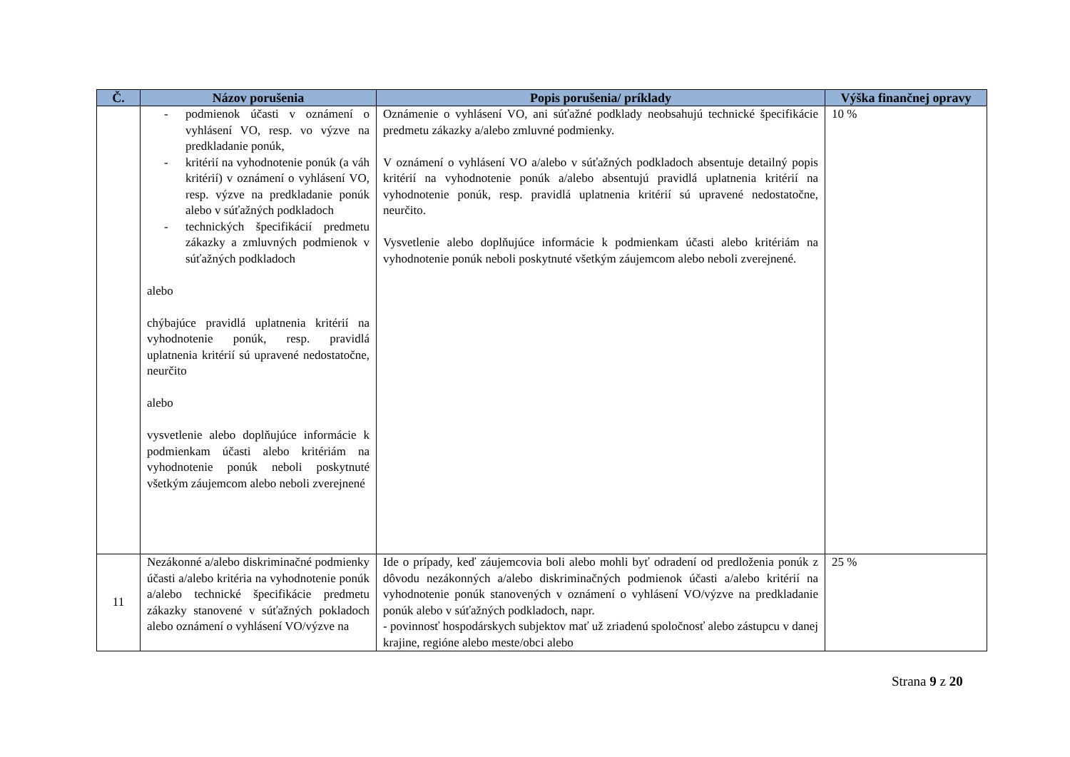| Č. | Názov porušenia | Popis porušenia/ príklady | Výška finančnej opravy |
| --- | --- | --- | --- |
| | - podmienok účasti v oznámení o vyhlásení VO, resp. vo výzve na predkladanie ponúk, - kritérií na vyhodnotenie ponúk (a váh kritérií) v oznámení o vyhlásení VO, resp. výzve na predkladanie ponúk alebo v súťažných podkladoch - technických špecifikácií predmetu zákazky a zmluvných podmienok v súťažných podkladoch alebo chýbajúce pravidlá uplatnenia kritérií na vyhodnotenie ponúk, resp. pravidlá uplatnenia kritérií sú upravené nedostatočne, neurčito alebo vysvetlenie alebo doplňujúce informácie k podmienkam účasti alebo kritériám na vyhodnotenie ponúk neboli poskytnuté všetkým záujemcom alebo neboli zverejnené | Oznámenie o vyhlásení VO, ani súťažné podklady neobsahujú technické špecifikácie predmetu zákazky a/alebo zmluvné podmienky. V oznámení o vyhlásení VO a/alebo v súťažných podkladoch absentuje detailný popis kritérií na vyhodnotenie ponúk a/alebo absentujú pravidlá uplatnenia kritérií na vyhodnotenie ponúk, resp. pravidlá uplatnenia kritérií sú upravené nedostatočne, neurčito. Vysvetlenie alebo doplňujúce informácie k podmienkam účasti alebo kritériám na vyhodnotenie ponúk neboli poskytnuté všetkým záujemcom alebo neboli zverejnené. | 10 % |
| 11 | Nezákonné a/alebo diskriminačné podmienky účasti a/alebo kritéria na vyhodnotenie ponúk a/alebo technické špecifikácie predmetu zákazky stanovené v súťažných pokladoch alebo oznámení o vyhlásení VO/výzve na | Ide o prípady, keď záujemcovia boli alebo mohli byť odradení od predloženia ponúk z dôvodu nezákonných a/alebo diskriminačných podmienok účasti a/alebo kritérií na vyhodnotenie ponúk stanovených v oznámení o vyhlásení VO/výzve na predkladanie ponúk alebo v súťažných podkladoch, napr. - povinnosť hospodárskych subjektov mať už zriadenú spoločnosť alebo zástupcu v danej krajine, regióne alebo meste/obci alebo | 25 % |
Strana 9 z 20